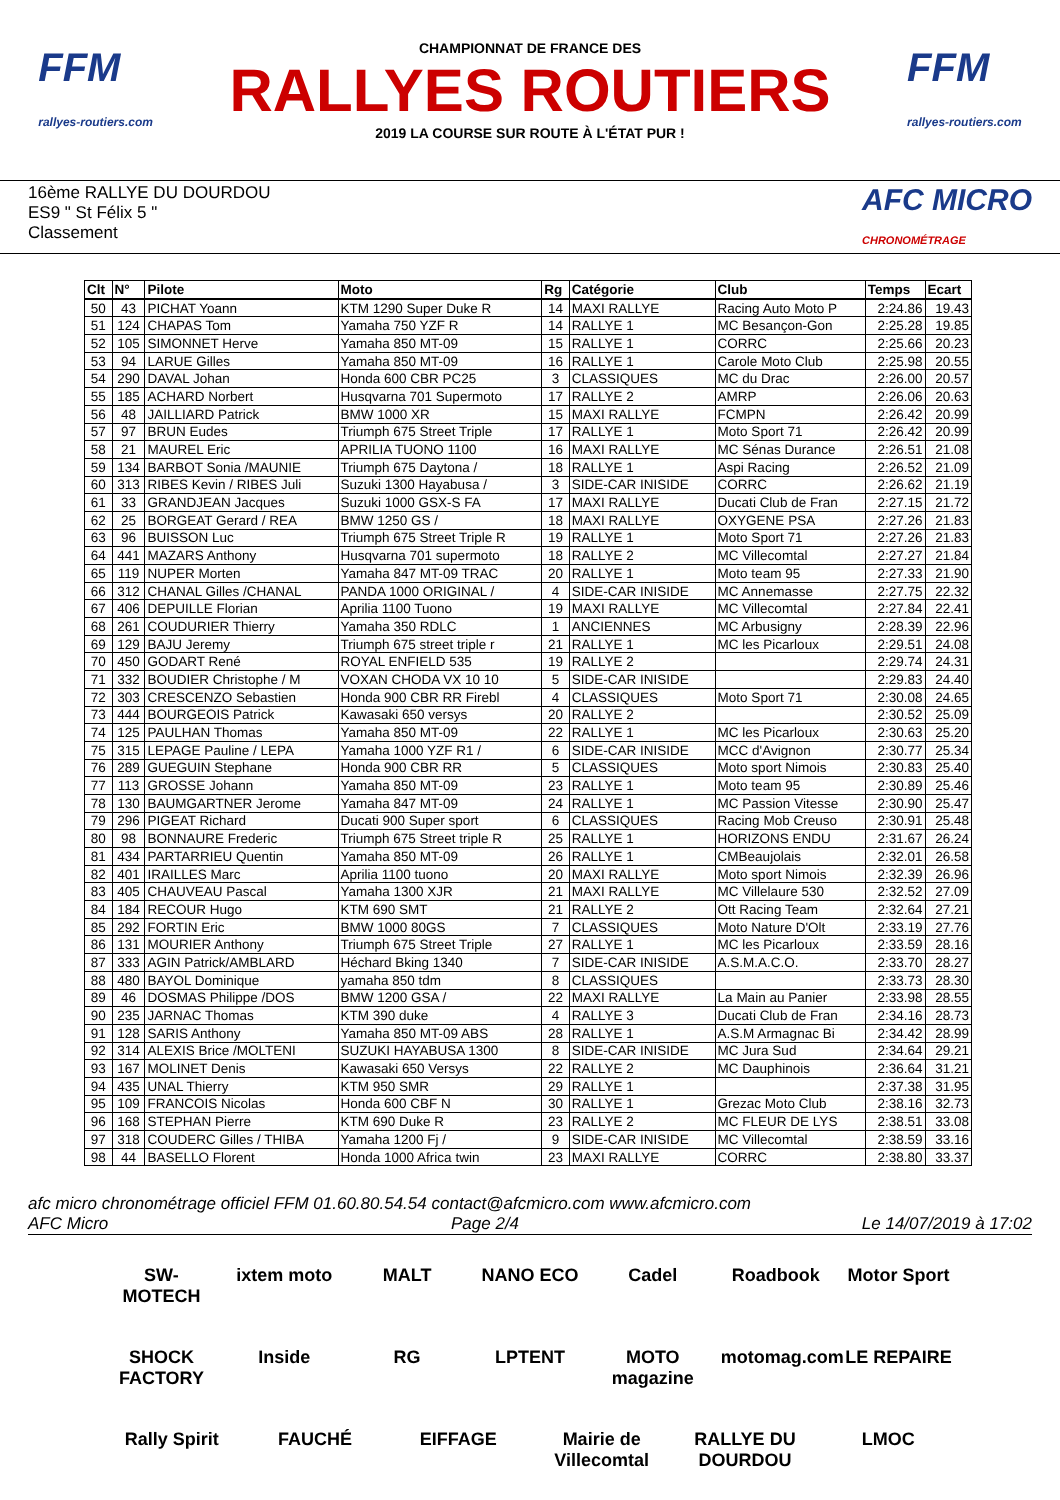FFM
rallyes-routiers.com
CHAMPIONNAT DE FRANCE DES
RALLYES ROUTIERS
2019 LA COURSE SUR ROUTE À L'ÉTAT PUR !
FFM
rallyes-routiers.com
16ème RALLYE DU DOURDOU
ES9 " St Félix 5 "
Classement
AFC MICRO
CHRONOMÉTRAGE
| Clt | N° | Pilote | Moto | Rg | Catégorie | Club | Temps | Ecart |
| --- | --- | --- | --- | --- | --- | --- | --- | --- |
| 50 | 43 | PICHAT Yoann | KTM 1290 Super Duke R | 14 | MAXI RALLYE | Racing Auto Moto P | 2:24.86 | 19.43 |
| 51 | 124 | CHAPAS Tom | Yamaha 750 YZF R | 14 | RALLYE 1 | MC Besançon-Gon | 2:25.28 | 19.85 |
| 52 | 105 | SIMONNET Herve | Yamaha 850 MT-09 | 15 | RALLYE 1 | CORRC | 2:25.66 | 20.23 |
| 53 | 94 | LARUE Gilles | Yamaha 850 MT-09 | 16 | RALLYE 1 | Carole Moto Club | 2:25.98 | 20.55 |
| 54 | 290 | DAVAL Johan | Honda 600 CBR PC25 | 3 | CLASSIQUES | MC du Drac | 2:26.00 | 20.57 |
| 55 | 185 | ACHARD Norbert | Husqvarna 701 Supermoto | 17 | RALLYE 2 | AMRP | 2:26.06 | 20.63 |
| 56 | 48 | JAILLIARD Patrick | BMW 1000 XR | 15 | MAXI RALLYE | FCMPN | 2:26.42 | 20.99 |
| 57 | 97 | BRUN Eudes | Triumph 675 Street Triple | 17 | RALLYE 1 | Moto Sport 71 | 2:26.42 | 20.99 |
| 58 | 21 | MAUREL Eric | APRILIA TUONO 1100 | 16 | MAXI RALLYE | MC Sénas Durance | 2:26.51 | 21.08 |
| 59 | 134 | BARBOT Sonia /MAUNIE | Triumph 675 Daytona / | 18 | RALLYE 1 | Aspi Racing | 2:26.52 | 21.09 |
| 60 | 313 | RIBES Kevin / RIBES Juli | Suzuki 1300 Hayabusa / | 3 | SIDE-CAR INISIDE | CORRC | 2:26.62 | 21.19 |
| 61 | 33 | GRANDJEAN Jacques | Suzuki 1000 GSX-S FA | 17 | MAXI RALLYE | Ducati Club de Fran | 2:27.15 | 21.72 |
| 62 | 25 | BORGEAT Gerard / REA | BMW 1250 GS / | 18 | MAXI RALLYE | OXYGENE PSA | 2:27.26 | 21.83 |
| 63 | 96 | BUISSON Luc | Triumph 675 Street Triple R | 19 | RALLYE 1 | Moto Sport 71 | 2:27.26 | 21.83 |
| 64 | 441 | MAZARS Anthony | Husqvarna 701 supermoto | 18 | RALLYE 2 | MC Villecomtal | 2:27.27 | 21.84 |
| 65 | 119 | NUPER Morten | Yamaha 847 MT-09 TRAC | 20 | RALLYE 1 | Moto team 95 | 2:27.33 | 21.90 |
| 66 | 312 | CHANAL Gilles /CHANAL | PANDA 1000 ORIGINAL / | 4 | SIDE-CAR INISIDE | MC Annemasse | 2:27.75 | 22.32 |
| 67 | 406 | DEPUILLE Florian | Aprilia 1100 Tuono | 19 | MAXI RALLYE | MC Villecomtal | 2:27.84 | 22.41 |
| 68 | 261 | COUDURIER Thierry | Yamaha 350 RDLC | 1 | ANCIENNES | MC Arbusigny | 2:28.39 | 22.96 |
| 69 | 129 | BAJU Jeremy | Triumph 675 street triple r | 21 | RALLYE 1 | MC les Picarloux | 2:29.51 | 24.08 |
| 70 | 450 | GODART René | ROYAL ENFIELD 535 | 19 | RALLYE 2 | | 2:29.74 | 24.31 |
| 71 | 332 | BOUDIER Christophe / M | VOXAN CHODA VX 10 10 | 5 | SIDE-CAR INISIDE | | 2:29.83 | 24.40 |
| 72 | 303 | CRESCENZO Sebastien | Honda 900 CBR RR Firebl | 4 | CLASSIQUES | Moto Sport 71 | 2:30.08 | 24.65 |
| 73 | 444 | BOURGEOIS Patrick | Kawasaki 650 versys | 20 | RALLYE 2 | | 2:30.52 | 25.09 |
| 74 | 125 | PAULHAN Thomas | Yamaha 850 MT-09 | 22 | RALLYE 1 | MC les Picarloux | 2:30.63 | 25.20 |
| 75 | 315 | LEPAGE Pauline / LEPA | Yamaha 1000 YZF R1 / | 6 | SIDE-CAR INISIDE | MCC d'Avignon | 2:30.77 | 25.34 |
| 76 | 289 | GUEGUIN Stephane | Honda 900 CBR RR | 5 | CLASSIQUES | Moto sport Nimois | 2:30.83 | 25.40 |
| 77 | 113 | GROSSE Johann | Yamaha 850 MT-09 | 23 | RALLYE 1 | Moto team 95 | 2:30.89 | 25.46 |
| 78 | 130 | BAUMGARTNER Jerome | Yamaha 847 MT-09 | 24 | RALLYE 1 | MC Passion Vitesse | 2:30.90 | 25.47 |
| 79 | 296 | PIGEAT Richard | Ducati 900 Super sport | 6 | CLASSIQUES | Racing Mob Creuso | 2:30.91 | 25.48 |
| 80 | 98 | BONNAURE Frederic | Triumph 675 Street triple R | 25 | RALLYE 1 | HORIZONS ENDU | 2:31.67 | 26.24 |
| 81 | 434 | PARTARRIEU Quentin | Yamaha 850 MT-09 | 26 | RALLYE 1 | CMBeaujolais | 2:32.01 | 26.58 |
| 82 | 401 | IRAILLES Marc | Aprilia 1100 tuono | 20 | MAXI RALLYE | Moto sport Nimois | 2:32.39 | 26.96 |
| 83 | 405 | CHAUVEAU Pascal | Yamaha 1300 XJR | 21 | MAXI RALLYE | MC Villelaure 530 | 2:32.52 | 27.09 |
| 84 | 184 | RECOUR Hugo | KTM 690 SMT | 21 | RALLYE 2 | Ott Racing Team | 2:32.64 | 27.21 |
| 85 | 292 | FORTIN Eric | BMW 1000 80GS | 7 | CLASSIQUES | Moto Nature D'Olt | 2:33.19 | 27.76 |
| 86 | 131 | MOURIER Anthony | Triumph 675 Street Triple | 27 | RALLYE 1 | MC les Picarloux | 2:33.59 | 28.16 |
| 87 | 333 | AGIN Patrick/AMBLARD | Héchard Bking 1340 | 7 | SIDE-CAR INISIDE | A.S.M.A.C.O. | 2:33.70 | 28.27 |
| 88 | 480 | BAYOL Dominique | yamaha 850 tdm | 8 | CLASSIQUES | | 2:33.73 | 28.30 |
| 89 | 46 | DOSMAS Philippe /DOS | BMW 1200 GSA / | 22 | MAXI RALLYE | La Main au Panier | 2:33.98 | 28.55 |
| 90 | 235 | JARNAC Thomas | KTM 390 duke | 4 | RALLYE 3 | Ducati Club de Fran | 2:34.16 | 28.73 |
| 91 | 128 | SARIS Anthony | Yamaha 850 MT-09 ABS | 28 | RALLYE 1 | A.S.M Armagnac Bi | 2:34.42 | 28.99 |
| 92 | 314 | ALEXIS Brice /MOLTENI | SUZUKI HAYABUSA 1300 | 8 | SIDE-CAR INISIDE | MC Jura Sud | 2:34.64 | 29.21 |
| 93 | 167 | MOLINET Denis | Kawasaki 650 Versys | 22 | RALLYE 2 | MC Dauphinois | 2:36.64 | 31.21 |
| 94 | 435 | UNAL Thierry | KTM 950 SMR | 29 | RALLYE 1 | | 2:37.38 | 31.95 |
| 95 | 109 | FRANCOIS Nicolas | Honda 600 CBF N | 30 | RALLYE 1 | Grezac Moto Club | 2:38.16 | 32.73 |
| 96 | 168 | STEPHAN Pierre | KTM 690 Duke R | 23 | RALLYE 2 | MC FLEUR DE LYS | 2:38.51 | 33.08 |
| 97 | 318 | COUDERC Gilles / THIBA | Yamaha 1200 Fj / | 9 | SIDE-CAR INISIDE | MC Villecomtal | 2:38.59 | 33.16 |
| 98 | 44 | BASELLO Florent | Honda 1000 Africa twin | 23 | MAXI RALLYE | CORRC | 2:38.80 | 33.37 |
afc micro chronométrage officiel FFM 01.60.80.54.54 contact@afcmicro.com www.afcmicro.com
AFC Micro Page 2/4 Le 14/07/2019 à 17:02
SW-MOTECH ixtem moto MALT NANO ECO Cadel Roadbook Motor Sport SHOCK FACTORY Inside RG LPTENT MOTO magazine motomag.com LE REPAIRE Rally Spirit FAUCHÉ EIFFAGE Mairie de Villecomtal RALLYE DU DOURDOU LMOC